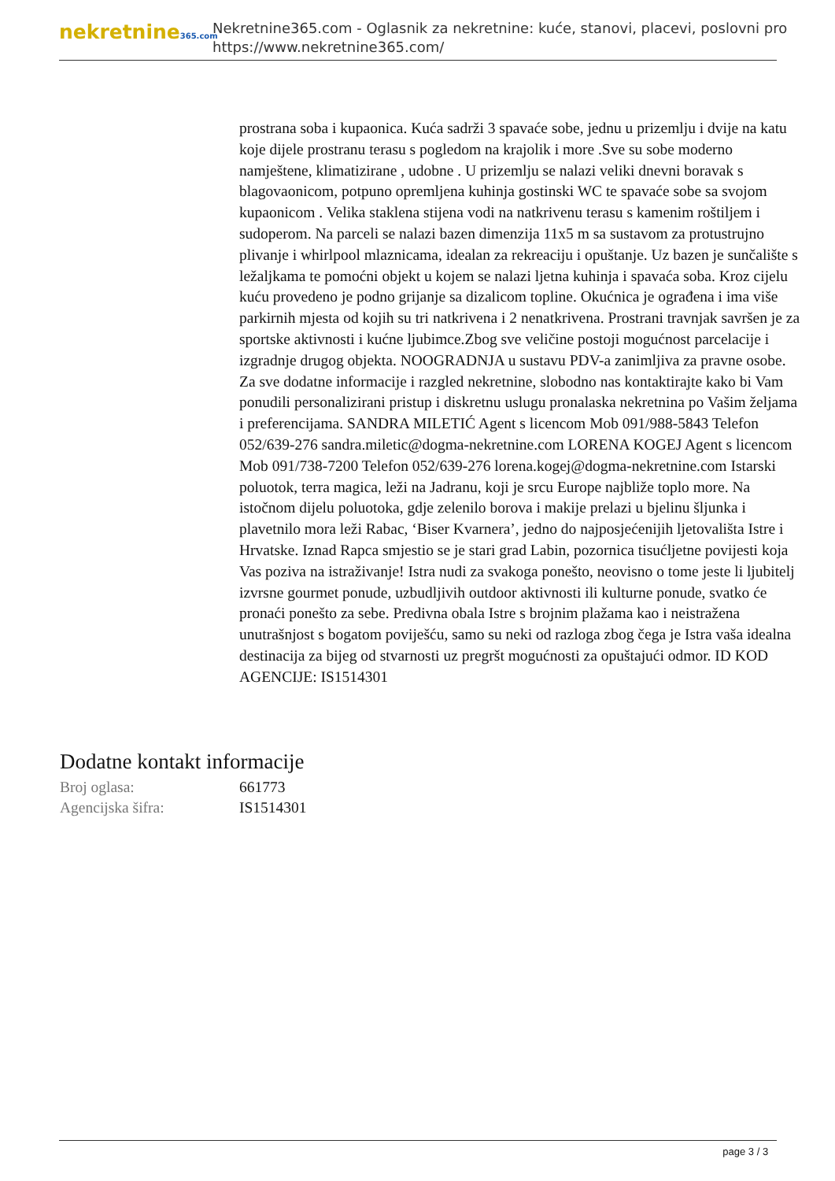nekretnine365.com
Nekretnine365.com - Oglasnik za nekretnine: kuće, stanovi, placevi, poslovni pro
https://www.nekretnine365.com/
prostrana soba i kupaonica. Kuća sadrži 3 spavaće sobe, jednu u prizemlju i dvije na katu koje dijele prostranu terasu s pogledom na krajolik i more .Sve su sobe moderno namještene, klimatizirane , udobne . U prizemlju se nalazi veliki dnevni boravak s blagovaonicom, potpuno opremljena kuhinja gostinski WC te spavaće sobe sa svojom kupaonicom . Velika staklena stijena vodi na natkrivenu terasu s kamenim roštiljem i sudoperom. Na parceli se nalazi bazen dimenzija 11x5 m sa sustavom za protustrujno plivanje i whirlpool mlaznicama, idealan za rekreaciju i opuštanje. Uz bazen je sunčalište s ležaljkama te pomoćni objekt u kojem se nalazi ljetna kuhinja i spavaća soba. Kroz cijelu kuću provedeno je podno grijanje sa dizalicom topline. Okućnica je ograđena i ima više parkirnih mjesta od kojih su tri natkrivena i 2 nenatkrivena. Prostrani travnjak savršen je za sportske aktivnosti i kućne ljubimce.Zbog sve veličine postoji mogućnost parcelacije i izgradnje drugog objekta. NOOGRADNJA u sustavu PDV-a zanimljiva za pravne osobe. Za sve dodatne informacije i razgled nekretnine, slobodno nas kontaktirajte kako bi Vam ponudili personalizirani pristup i diskretnu uslugu pronalaska nekretnina po Vašim željama i preferencijama. SANDRA MILETIĆ Agent s licencom Mob 091/988-5843 Telefon 052/639-276 sandra.miletic@dogma-nekretnine.com LORENA KOGEJ Agent s licencom Mob 091/738-7200 Telefon 052/639-276 lorena.kogej@dogma-nekretnine.com Istarski poluotok, terra magica, leži na Jadranu, koji je srcu Europe najbliže toplo more. Na istočnom dijelu poluotoka, gdje zelenilo borova i makije prelazi u bjelinu šljunka i plavetnilo mora leži Rabac, ‘Biser Kvarnera’, jedno do najposjećenijih ljetovališta Istre i Hrvatske. Iznad Rapca smjestio se je stari grad Labin, pozornica tisućljetne povijesti koja Vas poziva na istraživanje! Istra nudi za svakoga ponešto, neovisno o tome jeste li ljubitelj izvrsne gourmet ponude, uzbudljivih outdoor aktivnosti ili kulturne ponude, svatko će pronaći ponešto za sebe. Predivna obala Istre s brojnim plažama kao i neistražena unutrašnjost s bogatom poviješću, samo su neki od razloga zbog čega je Istra vaša idealna destinacija za bijeg od stvarnosti uz pregršt mogućnosti za opuštajući odmor. ID KOD AGENCIJE: IS1514301
Dodatne kontakt informacije
| Broj oglasa: | 661773 |
| Agencijska šifra: | IS1514301 |
page 3 / 3